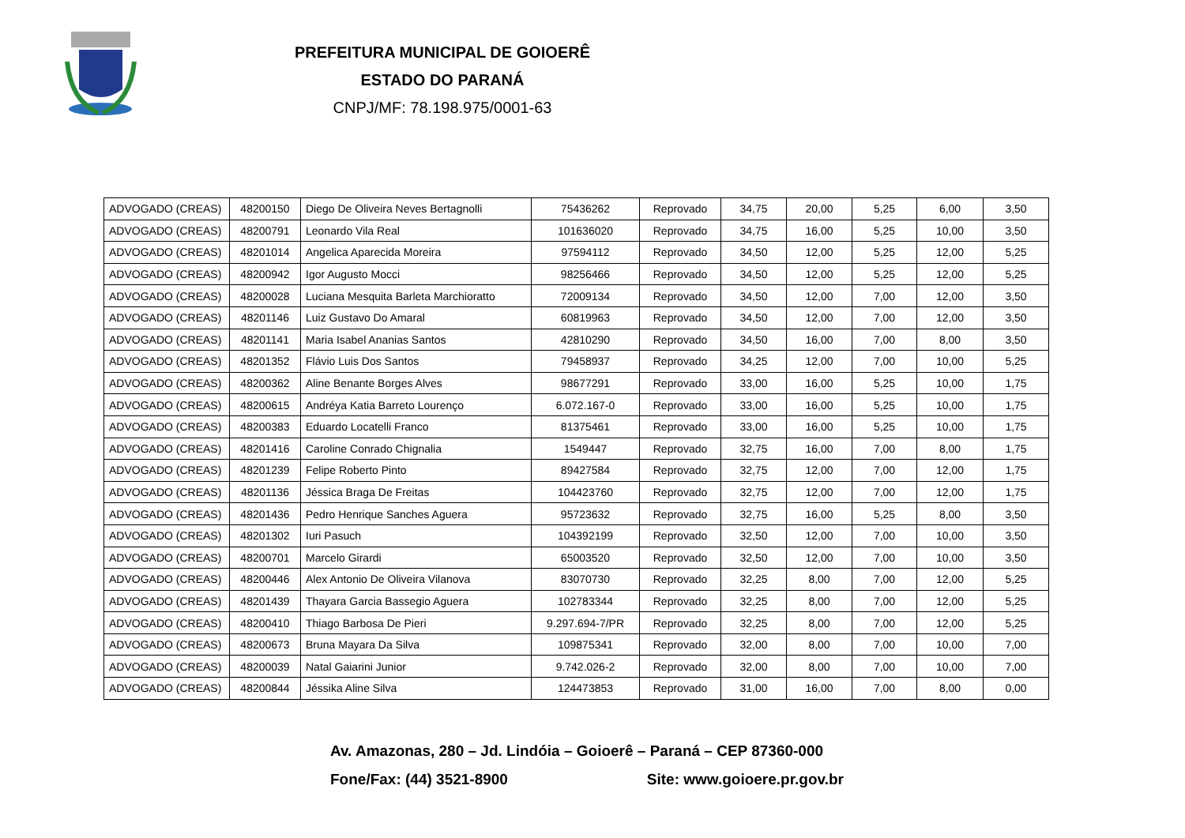PREFEITURA MUNICIPAL DE GOIOERÊ
ESTADO DO PARANÁ
CNPJ/MF: 78.198.975/0001-63
| ADVOGADO (CREAS) | 48200150 | Diego De Oliveira Neves Bertagnolli | 75436262 | Reprovado | 34,75 | 20,00 | 5,25 | 6,00 | 3,50 |
| ADVOGADO (CREAS) | 48200791 | Leonardo Vila Real | 101636020 | Reprovado | 34,75 | 16,00 | 5,25 | 10,00 | 3,50 |
| ADVOGADO (CREAS) | 48201014 | Angelica Aparecida Moreira | 97594112 | Reprovado | 34,50 | 12,00 | 5,25 | 12,00 | 5,25 |
| ADVOGADO (CREAS) | 48200942 | Igor Augusto Mocci | 98256466 | Reprovado | 34,50 | 12,00 | 5,25 | 12,00 | 5,25 |
| ADVOGADO (CREAS) | 48200028 | Luciana Mesquita Barleta Marchioratto | 72009134 | Reprovado | 34,50 | 12,00 | 7,00 | 12,00 | 3,50 |
| ADVOGADO (CREAS) | 48201146 | Luiz Gustavo Do Amaral | 60819963 | Reprovado | 34,50 | 12,00 | 7,00 | 12,00 | 3,50 |
| ADVOGADO (CREAS) | 48201141 | Maria Isabel Ananias Santos | 42810290 | Reprovado | 34,50 | 16,00 | 7,00 | 8,00 | 3,50 |
| ADVOGADO (CREAS) | 48201352 | Flávio Luis Dos Santos | 79458937 | Reprovado | 34,25 | 12,00 | 7,00 | 10,00 | 5,25 |
| ADVOGADO (CREAS) | 48200362 | Aline Benante Borges Alves | 98677291 | Reprovado | 33,00 | 16,00 | 5,25 | 10,00 | 1,75 |
| ADVOGADO (CREAS) | 48200615 | Andréya Katia Barreto Lourenço | 6.072.167-0 | Reprovado | 33,00 | 16,00 | 5,25 | 10,00 | 1,75 |
| ADVOGADO (CREAS) | 48200383 | Eduardo Locatelli Franco | 81375461 | Reprovado | 33,00 | 16,00 | 5,25 | 10,00 | 1,75 |
| ADVOGADO (CREAS) | 48201416 | Caroline Conrado Chignalia | 1549447 | Reprovado | 32,75 | 16,00 | 7,00 | 8,00 | 1,75 |
| ADVOGADO (CREAS) | 48201239 | Felipe Roberto Pinto | 89427584 | Reprovado | 32,75 | 12,00 | 7,00 | 12,00 | 1,75 |
| ADVOGADO (CREAS) | 48201136 | Jéssica Braga De Freitas | 104423760 | Reprovado | 32,75 | 12,00 | 7,00 | 12,00 | 1,75 |
| ADVOGADO (CREAS) | 48201436 | Pedro Henrique Sanches Aguera | 95723632 | Reprovado | 32,75 | 16,00 | 5,25 | 8,00 | 3,50 |
| ADVOGADO (CREAS) | 48201302 | Iuri Pasuch | 104392199 | Reprovado | 32,50 | 12,00 | 7,00 | 10,00 | 3,50 |
| ADVOGADO (CREAS) | 48200701 | Marcelo Girardi | 65003520 | Reprovado | 32,50 | 12,00 | 7,00 | 10,00 | 3,50 |
| ADVOGADO (CREAS) | 48200446 | Alex Antonio De Oliveira Vilanova | 83070730 | Reprovado | 32,25 | 8,00 | 7,00 | 12,00 | 5,25 |
| ADVOGADO (CREAS) | 48201439 | Thayara Garcia Bassegio Aguera | 102783344 | Reprovado | 32,25 | 8,00 | 7,00 | 12,00 | 5,25 |
| ADVOGADO (CREAS) | 48200410 | Thiago Barbosa De Pieri | 9.297.694-7/PR | Reprovado | 32,25 | 8,00 | 7,00 | 12,00 | 5,25 |
| ADVOGADO (CREAS) | 48200673 | Bruna Mayara Da Silva | 109875341 | Reprovado | 32,00 | 8,00 | 7,00 | 10,00 | 7,00 |
| ADVOGADO (CREAS) | 48200039 | Natal Gaiarini Junior | 9.742.026-2 | Reprovado | 32,00 | 8,00 | 7,00 | 10,00 | 7,00 |
| ADVOGADO (CREAS) | 48200844 | Jéssika Aline Silva | 124473853 | Reprovado | 31,00 | 16,00 | 7,00 | 8,00 | 0,00 |
Av. Amazonas, 280 – Jd. Lindóia – Goioerê – Paraná – CEP 87360-000
Fone/Fax: (44) 3521-8900 Site: www.goioere.pr.gov.br